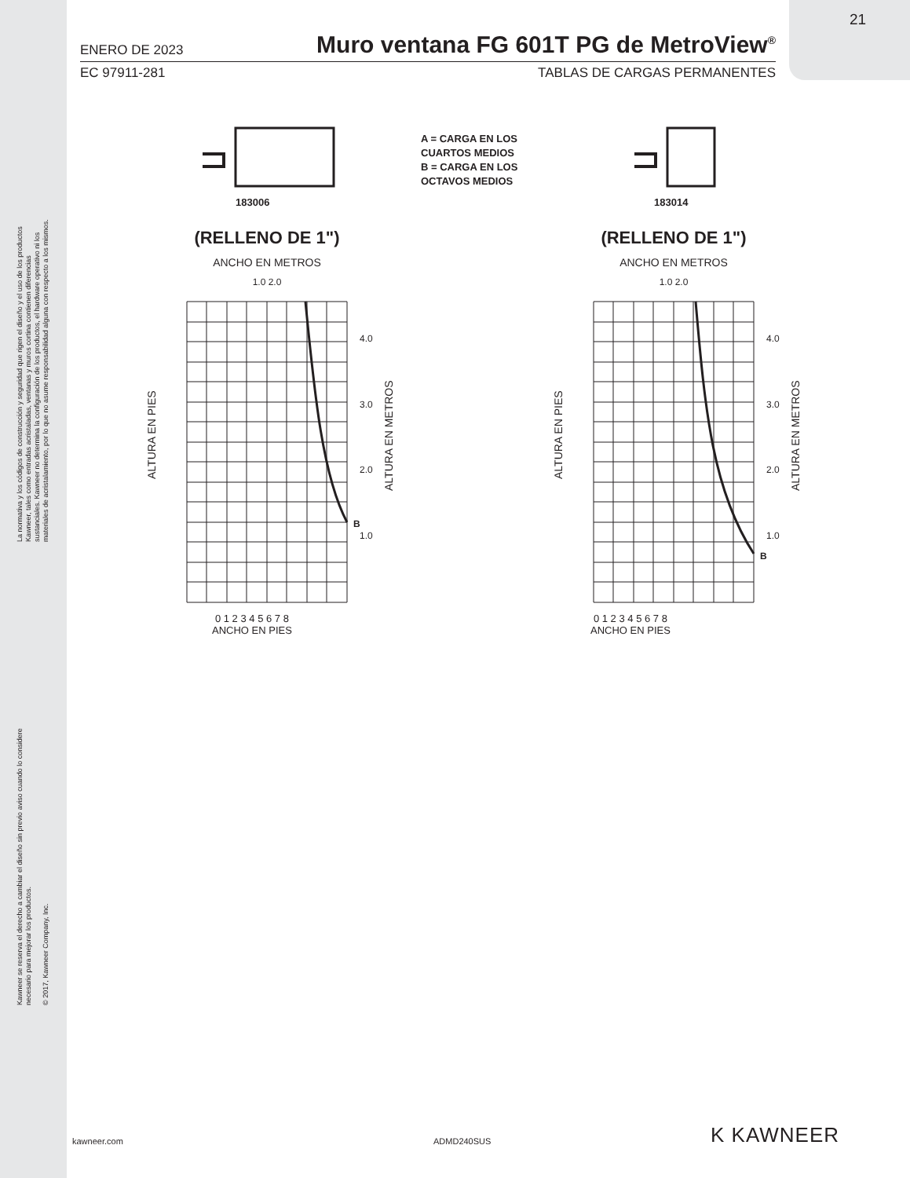La normativa y los códigos de construcción y seguridad que rigen el diseño y el uso de los productos
Kawneer, tales como entradas acristaladas, ventanas y muros cortina contienen diferencias
sustanciales. Kawneer no determina la configuración de los productos, el hardware operativo ni los
materiales de acristalamiento, por lo que no asume responsabilidad alguna con respecto a los mismos.
Kawneer se reserva el derecho a cambiar el diseño sin previo aviso cuando lo considere
necesario para mejorar los productos.
© 2017, Kawneer Company, Inc.
21
ENERO DE 2023 Muro ventana FG 601T PG de MetroView<sup>®</sup>
EC 97911-281 TABLAS DE CARGAS PERMANENTES
A = CARGA EN LOS
CUARTOS MEDIOS
B = CARGA EN LOS
OCTAVOS MEDIOS
183006 183014
(RELLENO DE 1")
ANCHO EN METROS
1.0 2.0
B
4.0
3.0
2.0
1.0
0 1 2 3 4 5 6 7 8
ANCHO EN PIES
ALTURA EN PIES
ALTURA EN METROS
(RELLENO DE 1")
ANCHO EN METROS
1.0 2.0
B
4.0
3.0
2.0
1.0
0 1 2 3 4 5 6 7 8
ANCHO EN PIES
ALTURA EN PIES
ALTURA EN METROS
kawneer.com ADMD240SUS K KAWNEER